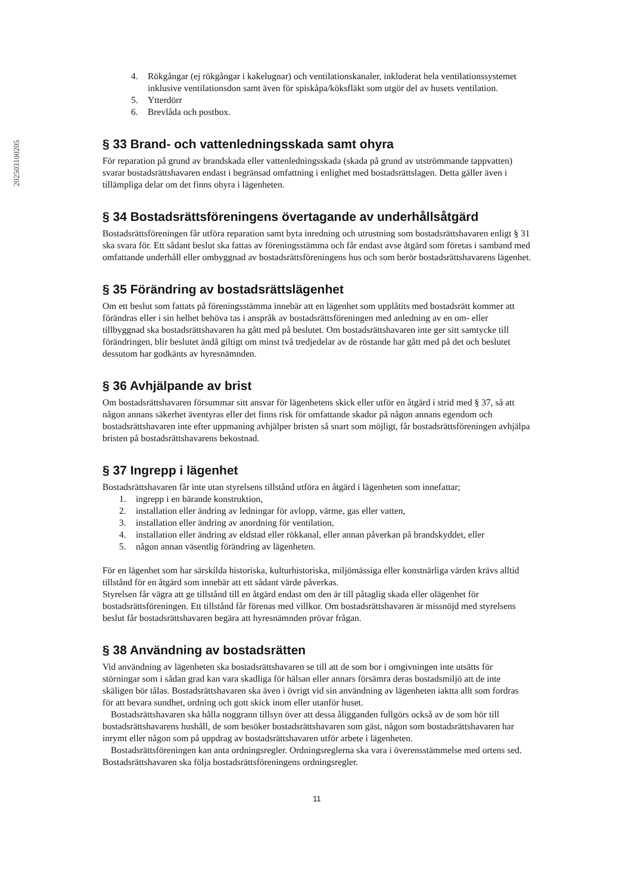202503100205
4. Rökgångar (ej rökgångar i kakelugnar) och ventilationskanaler, inkluderat hela ventilationssystemet inklusive ventilationsdon samt även för spiskåpa/köksfläkt som utgör del av husets ventilation.
5. Ytterdörr
6. Brevlåda och postbox.
§ 33 Brand- och vattenledningsskada samt ohyra
För reparation på grund av brandskada eller vattenledningsskada (skada på grund av utströmmande tappvatten) svarar bostadsrättshavaren endast i begränsad omfattning i enlighet med bostadsrättslagen. Detta gäller även i tillämpliga delar om det finns ohyra i lägenheten.
§ 34 Bostadsrättsföreningens övertagande av underhållsåtgärd
Bostadsrättsföreningen får utföra reparation samt byta inredning och utrustning som bostadsrättshavaren enligt § 31 ska svara för. Ett sådant beslut ska fattas av föreningsstämma och får endast avse åtgärd som företas i samband med omfattande underhåll eller ombyggnad av bostadsrättsföreningens hus och som berör bostadsrättshavarens lägenhet.
§ 35 Förändring av bostadsrättslägenhet
Om ett beslut som fattats på föreningsstämma innebär att en lägenhet som upplåtits med bostadsrätt kommer att förändras eller i sin helhet behöva tas i anspråk av bostadsrättsföreningen med anledning av en om- eller tillbyggnad ska bostadsrättshavaren ha gått med på beslutet. Om bostadsrättshavaren inte ger sitt samtycke till förändringen, blir beslutet ändå giltigt om minst två tredjedelar av de röstande har gått med på det och beslutet dessutom har godkänts av hyresnämnden.
§ 36 Avhjälpande av brist
Om bostadsrättshavaren försummar sitt ansvar för lägenhetens skick eller utför en åtgärd i strid med § 37, så att någon annans säkerhet äventyras eller det finns risk för omfattande skador på någon annans egendom och bostadsrättshavaren inte efter uppmaning avhjälper bristen så snart som möjligt, får bostadsrättsföreningen avhjälpa bristen på bostadsrättshavarens bekostnad.
§ 37 Ingrepp i lägenhet
Bostadsrättshavaren får inte utan styrelsens tillstånd utföra en åtgärd i lägenheten som innefattar;
1. ingrepp i en bärande konstruktion,
2. installation eller ändring av ledningar för avlopp, värme, gas eller vatten,
3. installation eller ändring av anordning för ventilation,
4. installation eller ändring av eldstad eller rökkanal, eller annan påverkan på brandskyddet, eller
5. någon annan väsentlig förändring av lägenheten.
För en lägenhet som har särskilda historiska, kulturhistoriska, miljömässiga eller konstnärliga värden krävs alltid tillstånd för en åtgärd som innebär att ett sådant värde påverkas.
Styrelsen får vägra att ge tillstånd till en åtgärd endast om den är till påtaglig skada eller olägenhet för bostadsrättsföreningen. Ett tillstånd får förenas med villkor. Om bostadsrättshavaren är missnöjd med styrelsens beslut får bostadsrättshavaren begära att hyresnämnden prövar frågan.
§ 38 Användning av bostadsrätten
Vid användning av lägenheten ska bostadsrättshavaren se till att de som bor i omgivningen inte utsätts för störningar som i sådan grad kan vara skadliga för hälsan eller annars försämra deras bostadsmiljö att de inte skäligen bör tålas. Bostadsrättshavaren ska även i övrigt vid sin användning av lägenheten iaktta allt som fordras för att bevara sundhet, ordning och gott skick inom eller utanför huset.
Bostadsrättshavaren ska hålla noggrann tillsyn över att dessa åligganden fullgörs också av de som hör till bostadsrättshavarens hushåll, de som besöker bostadsrättshavaren som gäst, någon som bostadsrättshavaren har inrymt eller någon som på uppdrag av bostadsrättshavaren utför arbete i lägenheten.
Bostadsrättsföreningen kan anta ordningsregler. Ordningsreglerna ska vara i överensstämmelse med ortens sed. Bostadsrättshavaren ska följa bostadsrättsföreningens ordningsregler.
11